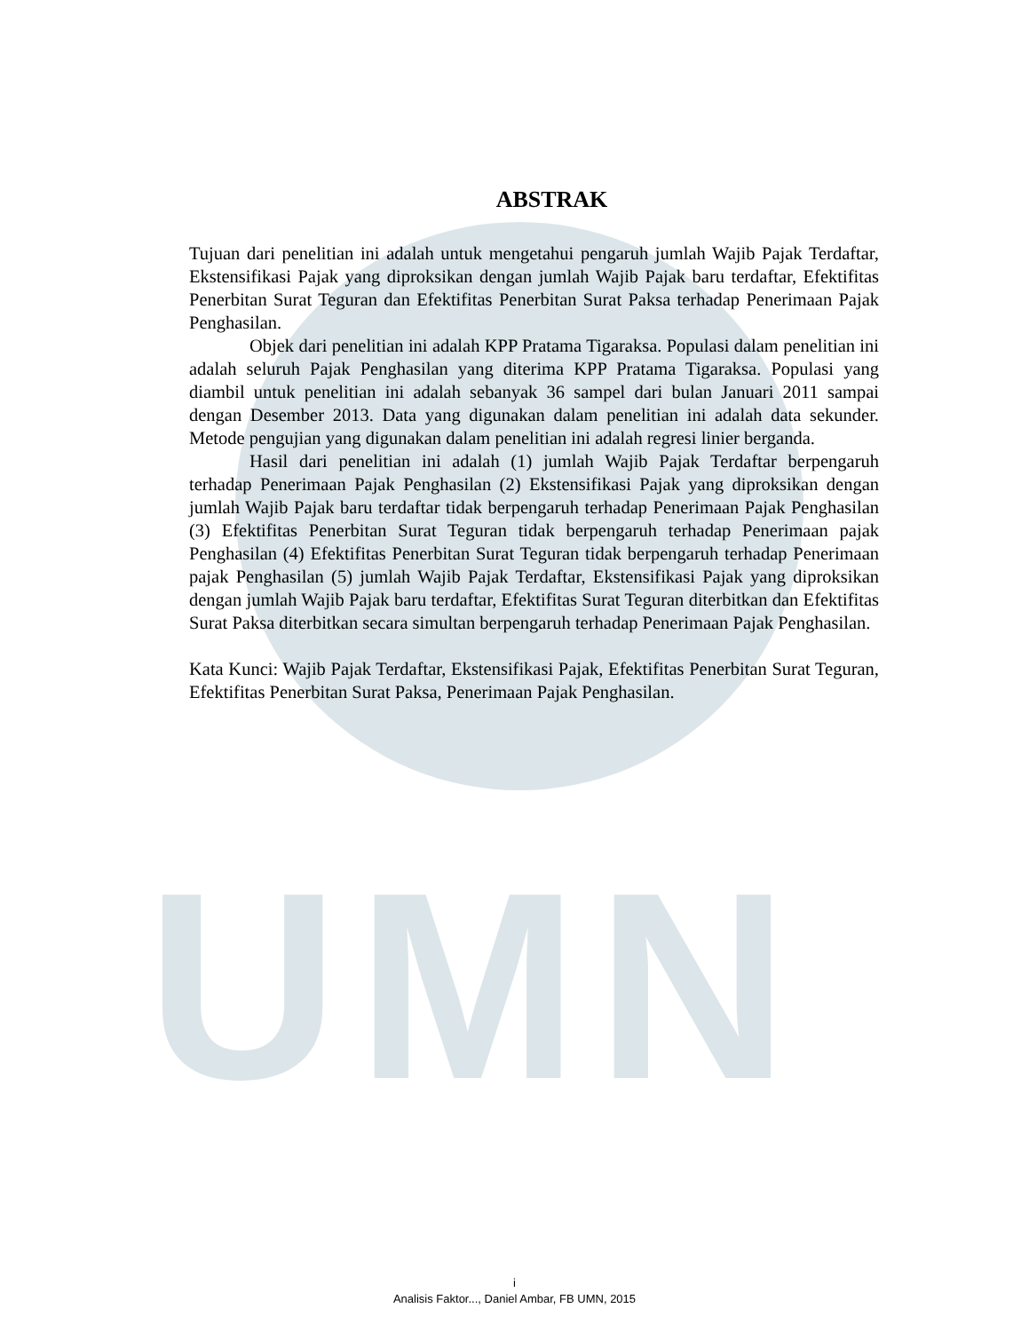UMN
ABSTRAK
Tujuan dari penelitian ini adalah untuk mengetahui pengaruh jumlah Wajib Pajak Terdaftar, Ekstensifikasi Pajak yang diproksikan dengan jumlah Wajib Pajak baru terdaftar, Efektifitas Penerbitan Surat Teguran dan Efektifitas Penerbitan Surat Paksa terhadap Penerimaan Pajak Penghasilan.
Objek dari penelitian ini adalah KPP Pratama Tigaraksa. Populasi dalam penelitian ini adalah seluruh Pajak Penghasilan yang diterima KPP Pratama Tigaraksa. Populasi yang diambil untuk penelitian ini adalah sebanyak 36 sampel dari bulan Januari 2011 sampai dengan Desember 2013. Data yang digunakan dalam penelitian ini adalah data sekunder. Metode pengujian yang digunakan dalam penelitian ini adalah regresi linier berganda.
Hasil dari penelitian ini adalah (1) jumlah Wajib Pajak Terdaftar berpengaruh terhadap Penerimaan Pajak Penghasilan (2) Ekstensifikasi Pajak yang diproksikan dengan jumlah Wajib Pajak baru terdaftar tidak berpengaruh terhadap Penerimaan Pajak Penghasilan (3) Efektifitas Penerbitan Surat Teguran tidak berpengaruh terhadap Penerimaan pajak Penghasilan (4) Efektifitas Penerbitan Surat Teguran tidak berpengaruh terhadap Penerimaan pajak Penghasilan (5) jumlah Wajib Pajak Terdaftar, Ekstensifikasi Pajak yang diproksikan dengan jumlah Wajib Pajak baru terdaftar, Efektifitas Surat Teguran diterbitkan dan Efektifitas Surat Paksa diterbitkan secara simultan berpengaruh terhadap Penerimaan Pajak Penghasilan.
Kata Kunci: Wajib Pajak Terdaftar, Ekstensifikasi Pajak, Efektifitas Penerbitan Surat Teguran, Efektifitas Penerbitan Surat Paksa, Penerimaan Pajak Penghasilan.
i
Analisis Faktor..., Daniel Ambar, FB UMN, 2015